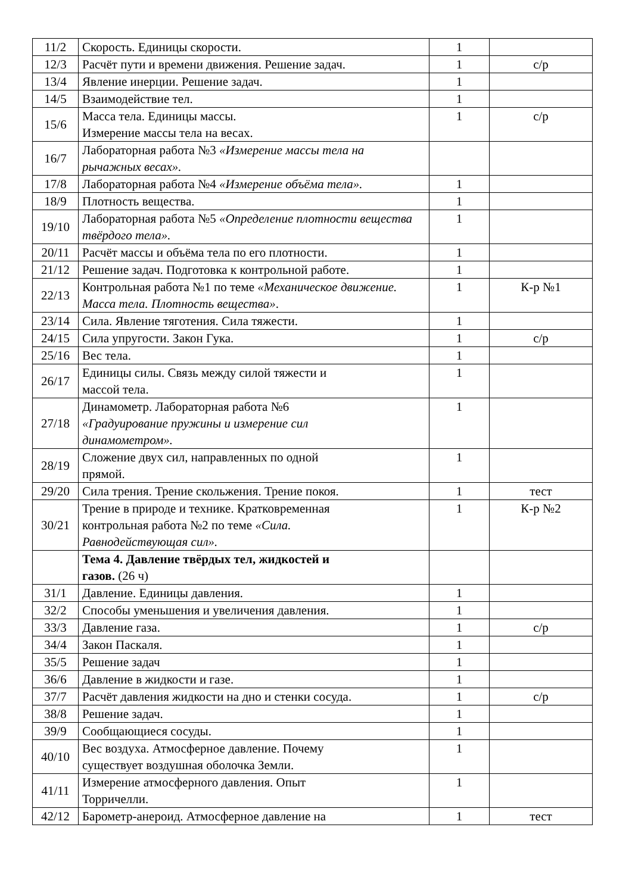| 11/2 | Скорость. Единицы скорости. | 1 | |
| 12/3 | Расчёт пути и времени движения. Решение задач. | 1 | с/р |
| 13/4 | Явление инерции. Решение задач. | 1 | |
| 14/5 | Взаимодействие тел. | 1 | |
| 15/6 | Масса тела. Единицы массы. Измерение массы тела на весах. | 1 | с/р |
| 16/7 | Лабораторная работа №3 «Измерение массы тела на рычажных весах». | | |
| 17/8 | Лабораторная работа №4 «Измерение объёма тела». | 1 | |
| 18/9 | Плотность вещества. | 1 | |
| 19/10 | Лабораторная работа №5 «Определение плотности вещества твёрдого тела». | 1 | |
| 20/11 | Расчёт массы и объёма тела по его плотности. | 1 | |
| 21/12 | Решение задач. Подготовка к контрольной работе. | 1 | |
| 22/13 | Контрольная работа №1 по теме «Механическое движение. Масса тела. Плотность вещества» . | 1 | К-р №1 |
| 23/14 | Сила. Явление тяготения. Сила тяжести. | 1 | |
| 24/15 | Сила упругости. Закон Гука. | 1 | с/р |
| 25/16 | Вес тела. | 1 | |
| 26/17 | Единицы силы. Связь между силой тяжести и массой тела. | 1 | |
| 27/18 | Динамометр. Лабораторная работа №6 «Градуирование пружины и измерение сил динамометром». | 1 | |
| 28/19 | Сложение двух сил, направленных по одной прямой. | 1 | |
| 29/20 | Сила трения. Трение скольжения. Трение покоя. | 1 | тест |
| 30/21 | Трение в природе и технике. Кратковременная контрольная работа №2 по теме «Сила. Равнодействующая сил». | 1 | К-р №2 |
| | Тема 4. Давление твёрдых тел, жидкостей и газов. (26 ч) | | |
| 31/1 | Давление. Единицы давления. | 1 | |
| 32/2 | Способы уменьшения и увеличения давления. | 1 | |
| 33/3 | Давление газа. | 1 | с/р |
| 34/4 | Закон Паскаля. | 1 | |
| 35/5 | Решение задач | 1 | |
| 36/6 | Давление в жидкости и газе. | 1 | |
| 37/7 | Расчёт давления жидкости на дно и стенки сосуда. | 1 | с/р |
| 38/8 | Решение задач. | 1 | |
| 39/9 | Сообщающиеся сосуды. | 1 | |
| 40/10 | Вес воздуха. Атмосферное давление. Почему существует воздушная оболочка Земли. | 1 | |
| 41/11 | Измерение атмосферного давления. Опыт Торричелли. | 1 | |
| 42/12 | Барометр-анероид. Атмосферное давление на | 1 | тест |